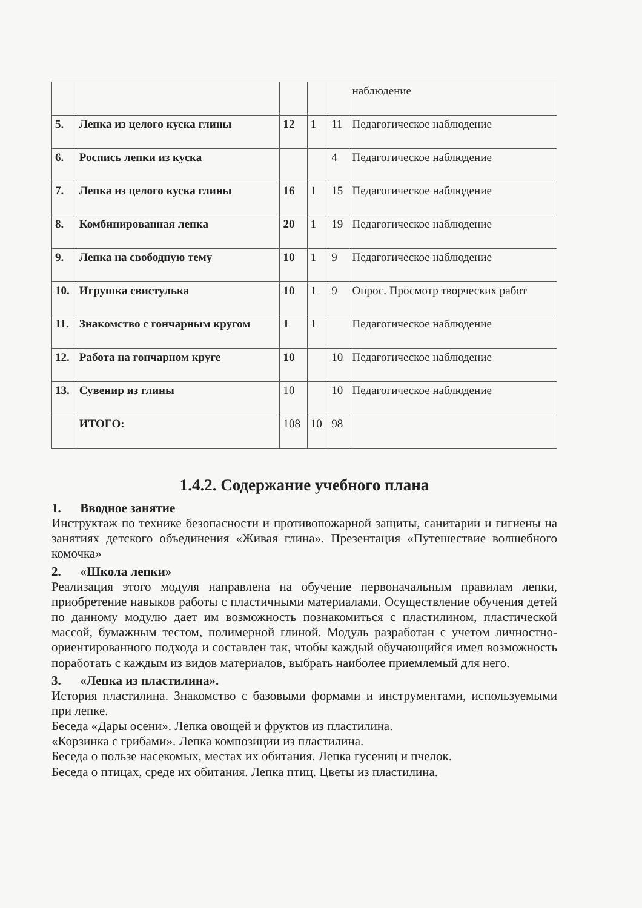| | | | | | наблюдение |
| 5. | Лепка из целого куска глины | 12 | 1 | 11 | Педагогическое наблюдение |
| 6. | Роспись лепки из куска | | | 4 | Педагогическое наблюдение |
| 7. | Лепка из целого куска глины | 16 | 1 | 15 | Педагогическое наблюдение |
| 8. | Комбинированная лепка | 20 | 1 | 19 | Педагогическое наблюдение |
| 9. | Лепка на свободную тему | 10 | 1 | 9 | Педагогическое наблюдение |
| 10. | Игрушка свистулька | 10 | 1 | 9 | Опрос. Просмотр творческих работ |
| 11. | Знакомство с гончарным кругом | 1 | 1 | | Педагогическое наблюдение |
| 12. | Работа на гончарном круге | 10 | | 10 | Педагогическое наблюдение |
| 13. | Сувенир из глины | 10 | | 10 | Педагогическое наблюдение |
| | ИТОГО: | 108 | 10 | 98 | |
1.4.2. Содержание учебного плана
1. Вводное занятие
Инструктаж по технике безопасности и противопожарной защиты, санитарии и гигиены на занятиях детского объединения «Живая глина». Презентация «Путешествие волшебного комочка»
2. «Школа лепки»
Реализация этого модуля направлена на обучение первоначальным правилам лепки, приобретение навыков работы с пластичными материалами. Осуществление обучения детей по данному модулю дает им возможность познакомиться с пластилином, пластической массой, бумажным тестом, полимерной глиной. Модуль разработан с учетом личностно-ориентированного подхода и составлен так, чтобы каждый обучающийся имел возможность поработать с каждым из видов материалов, выбрать наиболее приемлемый для него.
3. «Лепка из пластилина».
История пластилина. Знакомство с базовыми формами и инструментами, используемыми при лепке.
Беседа «Дары осени». Лепка овощей и фруктов из пластилина.
«Корзинка с грибами». Лепка композиции из пластилина.
Беседа о пользе насекомых, местах их обитания. Лепка гусениц и пчелок.
Беседа о птицах, среде их обитания. Лепка птиц. Цветы из пластилина.